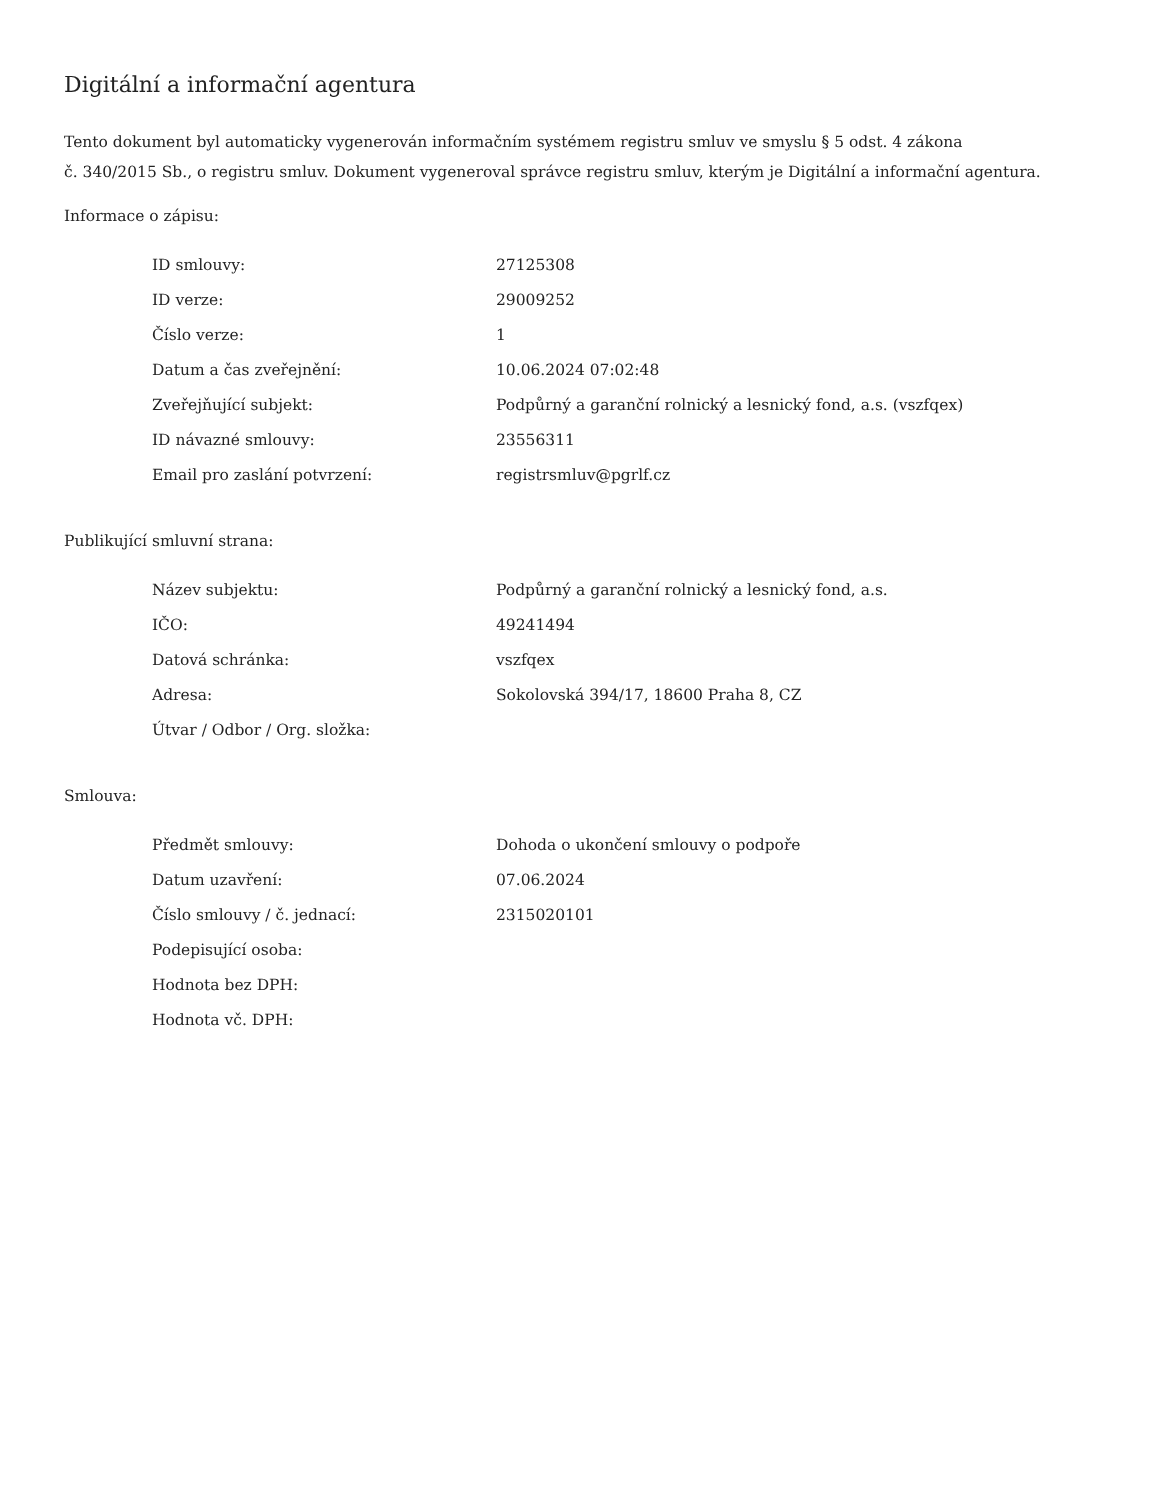Digitální a informační agentura
Tento dokument byl automaticky vygenerován informačním systémem registru smluv ve smyslu § 5 odst. 4 zákona
č. 340/2015 Sb., o registru smluv. Dokument vygeneroval správce registru smluv, kterým je Digitální a informační agentura.
Informace o zápisu:
| ID smlouvy: | 27125308 |
| ID verze: | 29009252 |
| Číslo verze: | 1 |
| Datum a čas zveřejnění: | 10.06.2024 07:02:48 |
| Zveřejňující subjekt: | Podpůrný a garanční rolnický a lesnický fond, a.s. (vszfqex) |
| ID návazné smlouvy: | 23556311 |
| Email pro zaslání potvrzení: | registrsmluv@pgrlf.cz |
Publikující smluvní strana:
| Název subjektu: | Podpůrný a garanční rolnický a lesnický fond, a.s. |
| IČO: | 49241494 |
| Datová schránka: | vszfqex |
| Adresa: | Sokolovská 394/17, 18600 Praha 8, CZ |
| Útvar / Odbor / Org. složka: | |
Smlouva:
| Předmět smlouvy: | Dohoda o ukončení smlouvy o podpoře |
| Datum uzavření: | 07.06.2024 |
| Číslo smlouvy / č. jednací: | 2315020101 |
| Podepisující osoba: | |
| Hodnota bez DPH: | |
| Hodnota vč. DPH: | |